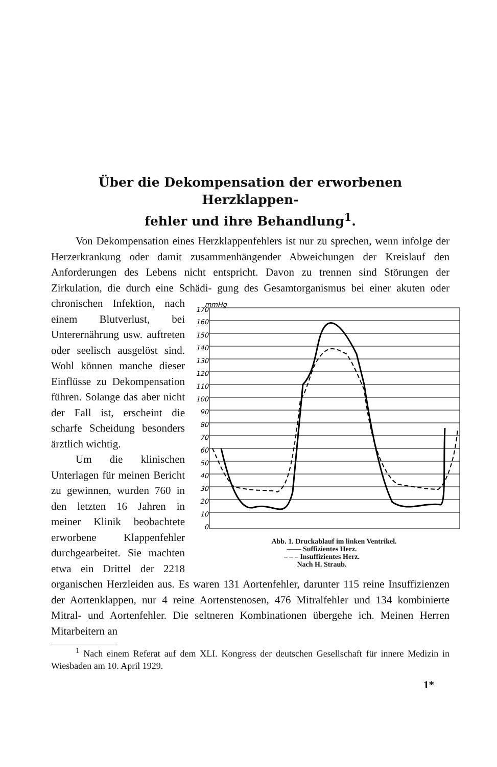Über die Dekompensation der erworbenen Herzklappen-
fehler und ihre Behandlung<sup>1</sup>.
Von Dekompensation eines Herzklappenfehlers ist nur zu sprechen, wenn infolge der Herzerkrankung oder damit zusammenhängender Abweichungen der Kreislauf den Anforderungen des Lebens nicht entspricht. Davon zu trennen sind Störungen der Zirkulation, die durch eine Schädi-
170
mmHg
160
150
140
130
120
110
100
90
80
70
60
50
40
30
20
10
0
Abb. 1. Druckablauf im linken Ventrikel.
—— Suffizientes Herz.
– – – Insuffizientes Herz.
Nach H. Straub. gung des Gesamtorganismus bei einer akuten oder chronischen Infektion, nach einem Blutverlust, bei Unterernährung usw. auftreten oder seelisch ausgelöst sind. Wohl können manche dieser Einflüsse zu Dekompensation führen. Solange das aber nicht der Fall ist, erscheint die scharfe Scheidung besonders ärztlich wichtig.
Um die klinischen Unterlagen für meinen Bericht zu gewinnen, wurden 760 in den letzten 16 Jahren in meiner Klinik beobachtete erworbene Klappenfehler durchgearbeitet. Sie machten etwa ein Drittel der 2218 organischen Herzleiden aus. Es waren 131 Aortenfehler, darunter 115 reine Insuffizienzen der Aortenklappen, nur 4 reine Aortenstenosen, 476 Mitralfehler und 134 kombinierte Mitral- und Aortenfehler. Die seltneren Kombinationen übergehe ich. Meinen Herren Mitarbeitern an
<sup>1</sup> Nach einem Referat auf dem XLI. Kongress der deutschen Gesellschaft für innere Medizin in Wiesbaden am 10. April 1929.
1*